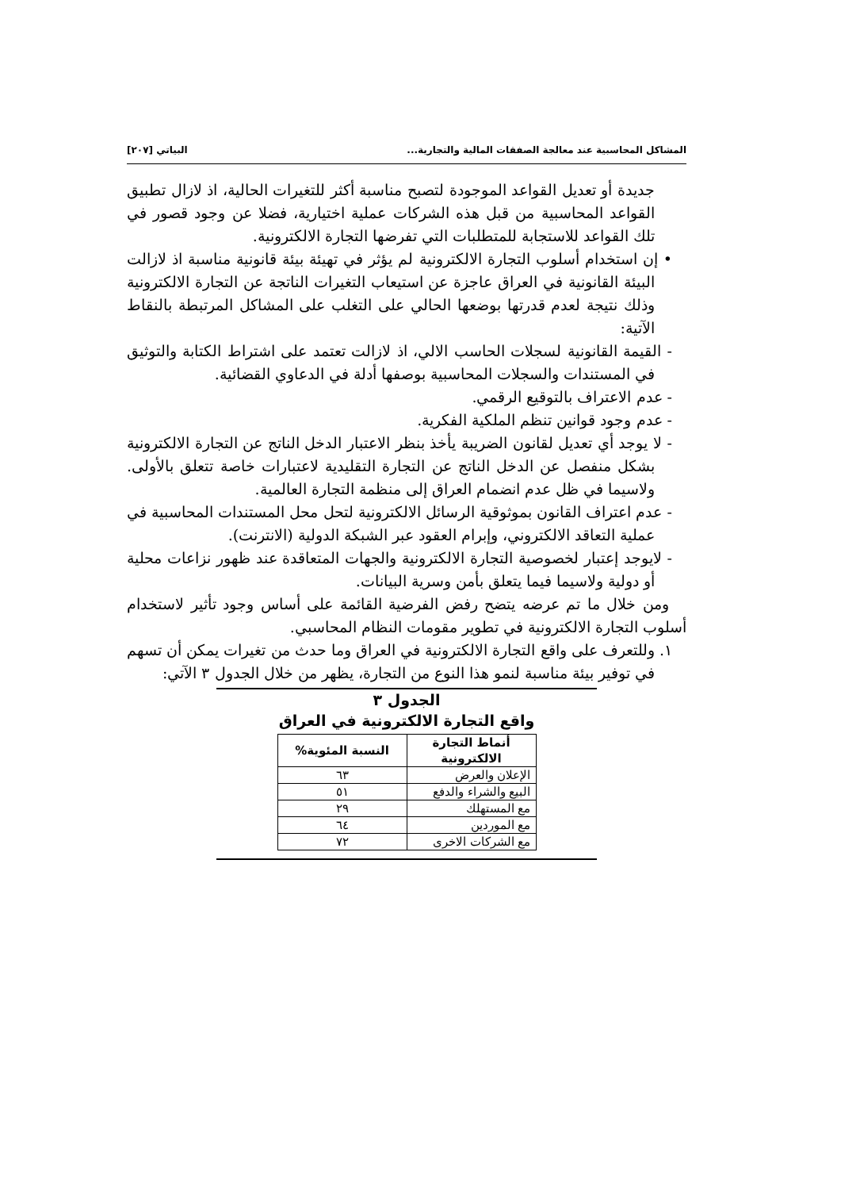المشاكل المحاسبية عند معالجة الصفقات المالية والتجارية... البياتي [٢٠٧]
جديدة أو تعديل القواعد الموجودة لتصبح مناسبة أكثر للتغيرات الحالية، اذ لازال تطبيق القواعد المحاسبية من قبل هذه الشركات عملية اختيارية، فضلا عن وجود قصور في تلك القواعد للاستجابة للمتطلبات التي تفرضها التجارة الالكترونية.
• إن استخدام أسلوب التجارة الالكترونية لم يؤثر في تهيئة بيئة قانونية مناسبة اذ لازالت البيئة القانونية في العراق عاجزة عن استيعاب التغيرات الناتجة عن التجارة الالكترونية وذلك نتيجة لعدم قدرتها بوضعها الحالي على التغلب على المشاكل المرتبطة بالنقاط الآتية:
- القيمة القانونية لسجلات الحاسب الالي، اذ لازالت تعتمد على اشتراط الكتابة والتوثيق في المستندات والسجلات المحاسبية بوصفها أدلة في الدعاوي القضائية.
- عدم الاعتراف بالتوقيع الرقمي.
- عدم وجود قوانين تنظم الملكية الفكرية.
- لا يوجد أي تعديل لقانون الضريبة يأخذ بنظر الاعتبار الدخل الناتج عن التجارة الالكترونية بشكل منفصل عن الدخل الناتج عن التجارة التقليدية لاعتبارات خاصة تتعلق بالأولى. ولاسيما في ظل عدم انضمام العراق إلى منظمة التجارة العالمية.
- عدم اعتراف القانون بموثوقية الرسائل الالكترونية لتحل محل المستندات المحاسبية في عملية التعاقد الالكتروني، وإبرام العقود عبر الشبكة الدولية (الانترنت).
- لايوجد إعتبار لخصوصية التجارة الالكترونية والجهات المتعاقدة عند ظهور نزاعات محلية أو دولية ولاسيما فيما يتعلق بأمن وسرية البيانات.
ومن خلال ما تم عرضه يتضح رفض الفرضية القائمة على أساس وجود تأثير لاستخدام أسلوب التجارة الالكترونية في تطوير مقومات النظام المحاسبي.
١. وللتعرف على واقع التجارة الالكترونية في العراق وما حدث من تغيرات يمكن أن تسهم في توفير بيئة مناسبة لنمو هذا النوع من التجارة، يظهر من خلال الجدول ٣ الآتي:
الجدول ٣
واقع التجارة الالكترونية في العراق
| أنماط التجارة الالكترونية | النسبة المئوية% |
| --- | --- |
| الإعلان والعرض | ٦٣ |
| البيع والشراء والدفع | ٥١ |
| مع المستهلك | ٢٩ |
| مع الموردين | ٦٤ |
| مع الشركات الاخرى | ٧٢ |